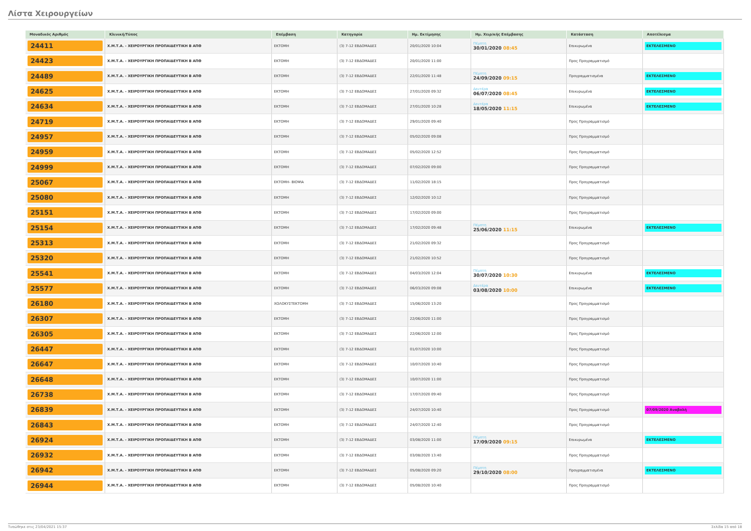Λίστα Χειρουργείων
| Μοναδικός Αριθμός | Κλινική/Τύπος | Επέμβαση | Κατηγορία | Ημ. Εκτίμησης | Ημ. Χειρ/κής Επέμβασης | Κατάσταση | Αποτέλεσμα |
| --- | --- | --- | --- | --- | --- | --- | --- |
| 24411 | Χ.Μ.Τ.Α. - ΧΕΙΡΟΥΡΓΙΚΗ ΠΡΟΠΑΙΔΕΥΤΙΚΗ Β ΑΠΘ | ΕΚΤΟΜΗ | (3) 7-12 ΕΒΔΟΜΑΔΕΣ | 20/01/2020 10:04 | Πέμπτη 30/01/2020 08:45 | Επικυρωμένα | ΕΚΤΕΛΕΣΜΕΝΟ |
| 24423 | Χ.Μ.Τ.Α. - ΧΕΙΡΟΥΡΓΙΚΗ ΠΡΟΠΑΙΔΕΥΤΙΚΗ Β ΑΠΘ | ΕΚΤΟΜΗ | (3) 7-12 ΕΒΔΟΜΑΔΕΣ | 20/01/2020 11:00 | | Προς Προγραμματισμό | |
| 24489 | Χ.Μ.Τ.Α. - ΧΕΙΡΟΥΡΓΙΚΗ ΠΡΟΠΑΙΔΕΥΤΙΚΗ Β ΑΠΘ | ΕΚΤΟΜΗ | (3) 7-12 ΕΒΔΟΜΑΔΕΣ | 22/01/2020 11:48 | Πέμπτη 24/09/2020 09:15 | Προγραμματισμένα | ΕΚΤΕΛΕΣΜΕΝΟ |
| 24625 | Χ.Μ.Τ.Α. - ΧΕΙΡΟΥΡΓΙΚΗ ΠΡΟΠΑΙΔΕΥΤΙΚΗ Β ΑΠΘ | ΕΚΤΟΜΗ | (3) 7-12 ΕΒΔΟΜΑΔΕΣ | 27/01/2020 09:32 | Δευτέρα 06/07/2020 08:45 | Επικυρωμένα | ΕΚΤΕΛΕΣΜΕΝΟ |
| 24634 | Χ.Μ.Τ.Α. - ΧΕΙΡΟΥΡΓΙΚΗ ΠΡΟΠΑΙΔΕΥΤΙΚΗ Β ΑΠΘ | ΕΚΤΟΜΗ | (3) 7-12 ΕΒΔΟΜΑΔΕΣ | 27/01/2020 10:28 | Δευτέρα 18/05/2020 11:15 | Επικυρωμένα | ΕΚΤΕΛΕΣΜΕΝΟ |
| 24719 | Χ.Μ.Τ.Α. - ΧΕΙΡΟΥΡΓΙΚΗ ΠΡΟΠΑΙΔΕΥΤΙΚΗ Β ΑΠΘ | ΕΚΤΟΜΗ | (3) 7-12 ΕΒΔΟΜΑΔΕΣ | 29/01/2020 09:40 | | Προς Προγραμματισμό | |
| 24957 | Χ.Μ.Τ.Α. - ΧΕΙΡΟΥΡΓΙΚΗ ΠΡΟΠΑΙΔΕΥΤΙΚΗ Β ΑΠΘ | ΕΚΤΟΜΗ | (3) 7-12 ΕΒΔΟΜΑΔΕΣ | 05/02/2020 09:08 | | Προς Προγραμματισμό | |
| 24959 | Χ.Μ.Τ.Α. - ΧΕΙΡΟΥΡΓΙΚΗ ΠΡΟΠΑΙΔΕΥΤΙΚΗ Β ΑΠΘ | ΕΚΤΟΜΗ | (3) 7-12 ΕΒΔΟΜΑΔΕΣ | 05/02/2020 12:52 | | Προς Προγραμματισμό | |
| 24999 | Χ.Μ.Τ.Α. - ΧΕΙΡΟΥΡΓΙΚΗ ΠΡΟΠΑΙΔΕΥΤΙΚΗ Β ΑΠΘ | ΕΚΤΟΜΗ | (3) 7-12 ΕΒΔΟΜΑΔΕΣ | 07/02/2020 09:00 | | Προς Προγραμματισμό | |
| 25067 | Χ.Μ.Τ.Α. - ΧΕΙΡΟΥΡΓΙΚΗ ΠΡΟΠΑΙΔΕΥΤΙΚΗ Β ΑΠΘ | ΕΚΤΟΜΗ- ΒΙΟΨΙΑ | (3) 7-12 ΕΒΔΟΜΑΔΕΣ | 11/02/2020 18:15 | | Προς Προγραμματισμό | |
| 25080 | Χ.Μ.Τ.Α. - ΧΕΙΡΟΥΡΓΙΚΗ ΠΡΟΠΑΙΔΕΥΤΙΚΗ Β ΑΠΘ | ΕΚΤΟΜΗ | (3) 7-12 ΕΒΔΟΜΑΔΕΣ | 12/02/2020 10:12 | | Προς Προγραμματισμό | |
| 25151 | Χ.Μ.Τ.Α. - ΧΕΙΡΟΥΡΓΙΚΗ ΠΡΟΠΑΙΔΕΥΤΙΚΗ Β ΑΠΘ | ΕΚΤΟΜΗ | (3) 7-12 ΕΒΔΟΜΑΔΕΣ | 17/02/2020 09:00 | | Προς Προγραμματισμό | |
| 25154 | Χ.Μ.Τ.Α. - ΧΕΙΡΟΥΡΓΙΚΗ ΠΡΟΠΑΙΔΕΥΤΙΚΗ Β ΑΠΘ | ΕΚΤΟΜΗ | (3) 7-12 ΕΒΔΟΜΑΔΕΣ | 17/02/2020 09:48 | Πέμπτη 25/06/2020 11:15 | Επικυρωμένα | ΕΚΤΕΛΕΣΜΕΝΟ |
| 25313 | Χ.Μ.Τ.Α. - ΧΕΙΡΟΥΡΓΙΚΗ ΠΡΟΠΑΙΔΕΥΤΙΚΗ Β ΑΠΘ | ΕΚΤΟΜΗ | (3) 7-12 ΕΒΔΟΜΑΔΕΣ | 21/02/2020 09:32 | | Προς Προγραμματισμό | |
| 25320 | Χ.Μ.Τ.Α. - ΧΕΙΡΟΥΡΓΙΚΗ ΠΡΟΠΑΙΔΕΥΤΙΚΗ Β ΑΠΘ | ΕΚΤΟΜΗ | (3) 7-12 ΕΒΔΟΜΑΔΕΣ | 21/02/2020 10:52 | | Προς Προγραμματισμό | |
| 25541 | Χ.Μ.Τ.Α. - ΧΕΙΡΟΥΡΓΙΚΗ ΠΡΟΠΑΙΔΕΥΤΙΚΗ Β ΑΠΘ | ΕΚΤΟΜΗ | (3) 7-12 ΕΒΔΟΜΑΔΕΣ | 04/03/2020 12:04 | Πέμπτη 30/07/2020 10:30 | Επικυρωμένα | ΕΚΤΕΛΕΣΜΕΝΟ |
| 25577 | Χ.Μ.Τ.Α. - ΧΕΙΡΟΥΡΓΙΚΗ ΠΡΟΠΑΙΔΕΥΤΙΚΗ Β ΑΠΘ | ΕΚΤΟΜΗ | (3) 7-12 ΕΒΔΟΜΑΔΕΣ | 06/03/2020 09:08 | Δευτέρα 03/08/2020 10:00 | Επικυρωμένα | ΕΚΤΕΛΕΣΜΕΝΟ |
| 26180 | Χ.Μ.Τ.Α. - ΧΕΙΡΟΥΡΓΙΚΗ ΠΡΟΠΑΙΔΕΥΤΙΚΗ Β ΑΠΘ | ΧΟΛΟΚΥΣΤΕΚΤΟΜΗ | (3) 7-12 ΕΒΔΟΜΑΔΕΣ | 15/06/2020 13:20 | | Προς Προγραμματισμό | |
| 26307 | Χ.Μ.Τ.Α. - ΧΕΙΡΟΥΡΓΙΚΗ ΠΡΟΠΑΙΔΕΥΤΙΚΗ Β ΑΠΘ | ΕΚΤΟΜΗ | (3) 7-12 ΕΒΔΟΜΑΔΕΣ | 22/06/2020 11:00 | | Προς Προγραμματισμό | |
| 26305 | Χ.Μ.Τ.Α. - ΧΕΙΡΟΥΡΓΙΚΗ ΠΡΟΠΑΙΔΕΥΤΙΚΗ Β ΑΠΘ | ΕΚΤΟΜΗ | (3) 7-12 ΕΒΔΟΜΑΔΕΣ | 22/06/2020 12:00 | | Προς Προγραμματισμό | |
| 26447 | Χ.Μ.Τ.Α. - ΧΕΙΡΟΥΡΓΙΚΗ ΠΡΟΠΑΙΔΕΥΤΙΚΗ Β ΑΠΘ | ΕΚΤΟΜΗ | (3) 7-12 ΕΒΔΟΜΑΔΕΣ | 01/07/2020 10:00 | | Προς Προγραμματισμό | |
| 26647 | Χ.Μ.Τ.Α. - ΧΕΙΡΟΥΡΓΙΚΗ ΠΡΟΠΑΙΔΕΥΤΙΚΗ Β ΑΠΘ | ΕΚΤΟΜΗ | (3) 7-12 ΕΒΔΟΜΑΔΕΣ | 10/07/2020 10:40 | | Προς Προγραμματισμό | |
| 26648 | Χ.Μ.Τ.Α. - ΧΕΙΡΟΥΡΓΙΚΗ ΠΡΟΠΑΙΔΕΥΤΙΚΗ Β ΑΠΘ | ΕΚΤΟΜΗ | (3) 7-12 ΕΒΔΟΜΑΔΕΣ | 10/07/2020 11:00 | | Προς Προγραμματισμό | |
| 26738 | Χ.Μ.Τ.Α. - ΧΕΙΡΟΥΡΓΙΚΗ ΠΡΟΠΑΙΔΕΥΤΙΚΗ Β ΑΠΘ | ΕΚΤΟΜΗ | (3) 7-12 ΕΒΔΟΜΑΔΕΣ | 17/07/2020 09:40 | | Προς Προγραμματισμό | |
| 26839 | Χ.Μ.Τ.Α. - ΧΕΙΡΟΥΡΓΙΚΗ ΠΡΟΠΑΙΔΕΥΤΙΚΗ Β ΑΠΘ | ΕΚΤΟΜΗ | (3) 7-12 ΕΒΔΟΜΑΔΕΣ | 24/07/2020 10:40 | | Προς Προγραμματισμό | 07/09/2020 Αναβολή |
| 26843 | Χ.Μ.Τ.Α. - ΧΕΙΡΟΥΡΓΙΚΗ ΠΡΟΠΑΙΔΕΥΤΙΚΗ Β ΑΠΘ | ΕΚΤΟΜΗ | (3) 7-12 ΕΒΔΟΜΑΔΕΣ | 24/07/2020 12:40 | | Προς Προγραμματισμό | |
| 26924 | Χ.Μ.Τ.Α. - ΧΕΙΡΟΥΡΓΙΚΗ ΠΡΟΠΑΙΔΕΥΤΙΚΗ Β ΑΠΘ | ΕΚΤΟΜΗ | (3) 7-12 ΕΒΔΟΜΑΔΕΣ | 03/08/2020 11:00 | Πέμπτη 17/09/2020 09:15 | Επικυρωμένα | ΕΚΤΕΛΕΣΜΕΝΟ |
| 26932 | Χ.Μ.Τ.Α. - ΧΕΙΡΟΥΡΓΙΚΗ ΠΡΟΠΑΙΔΕΥΤΙΚΗ Β ΑΠΘ | ΕΚΤΟΜΗ | (3) 7-12 ΕΒΔΟΜΑΔΕΣ | 03/08/2020 13:40 | | Προς Προγραμματισμό | |
| 26942 | Χ.Μ.Τ.Α. - ΧΕΙΡΟΥΡΓΙΚΗ ΠΡΟΠΑΙΔΕΥΤΙΚΗ Β ΑΠΘ | ΕΚΤΟΜΗ | (3) 7-12 ΕΒΔΟΜΑΔΕΣ | 05/08/2020 09:20 | Πέμπτη 29/10/2020 08:00 | Προγραμματισμένα | ΕΚΤΕΛΕΣΜΕΝΟ |
| 26944 | Χ.Μ.Τ.Α. - ΧΕΙΡΟΥΡΓΙΚΗ ΠΡΟΠΑΙΔΕΥΤΙΚΗ Β ΑΠΘ | ΕΚΤΟΜΗ | (3) 7-12 ΕΒΔΟΜΑΔΕΣ | 05/08/2020 10:40 | | Προς Προγραμματισμό | |
Τυπώθηκε στις 23/04/2021 15:37 Σελίδα 15 από 18